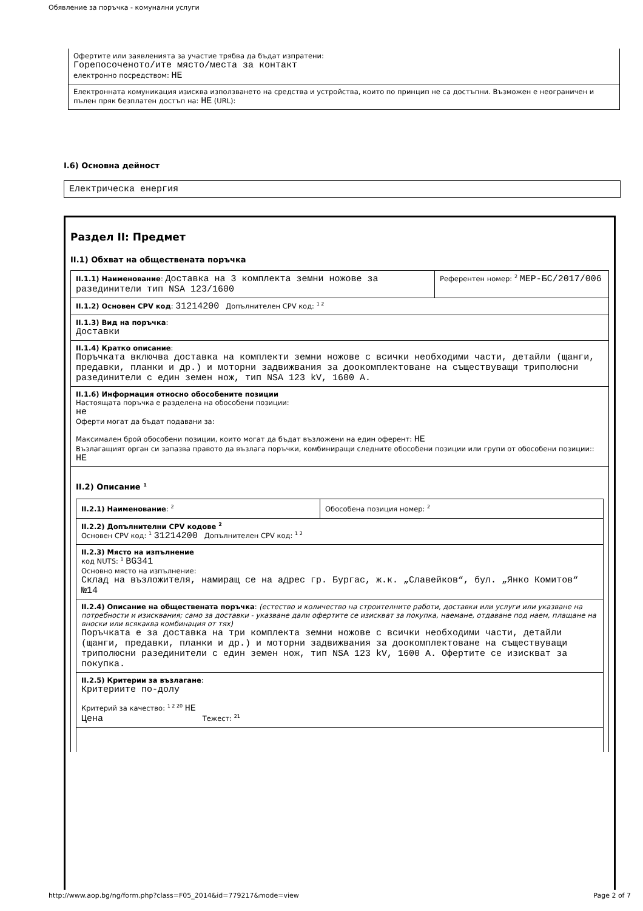Обявление за поръчка - комунални услуги
Офертите или заявленията за участие трябва да бъдат изпратени:
Горепосоченото/ите място/места за контакт
електронно посредством: НЕ
Електронната комуникация изисква използването на средства и устройства, които по принцип не са достъпни. Възможен е неограничен и пълен пряк безплатен достъп на: НЕ (URL):
I.6) Основна дейност
Електрическа енергия
Раздел II: Предмет
II.1) Обхват на обществената поръчка
II.1.1) Наименование: Доставка на 3 комплекта земни ножове за разединители тип NSA 123/1600
Референтен номер: <sup>2</sup> МЕР-БС/2017/006
II.1.2) Основен CPV код: 31214200 Допълнителен CPV код: <sup>1 2</sup>
II.1.3) Вид на поръчка:
Доставки
II.1.4) Кратко описание:
Поръчката включва доставка на комплекти земни ножове с всички необходими части, детайли (щанги, предавки, планки и др.) и моторни задвижвания за доокомплектоване на съществуващи триполюсни разединители с един земен нож, тип NSA 123 kV, 1600 A.
II.1.6) Информация относно обособените позиции
Настоящата поръчка е разделена на обособени позиции:
не
Оферти могат да бъдат подавани за:
Максимален брой обособени позиции, които могат да бъдат възложени на един оферент: НЕ
Възлагащият орган си запазва правото да възлага поръчки, комбиниращи следните обособени позиции или групи от обособени позиции:: НЕ
II.2) Описание <sup>1</sup>
II.2.1) Наименование: <sup>2</sup>
Обособена позиция номер: <sup>2</sup>
II.2.2) Допълнителни CPV кодове <sup>2</sup>
Основен CPV код: <sup>1</sup> 31214200 Допълнителен CPV код: <sup>1 2</sup>
II.2.3) Място на изпълнение
код NUTS: <sup>1</sup> BG341
Основно място на изпълнение:
Склад на възложителя, намиращ се на адрес гр. Бургас, ж.к. „Славейков“, бул. „Янко Комитов“ №14
II.2.4) Описание на обществената поръчка: (естество и количество на строителните работи, доставки или услуги или указване на потребности и изисквания; само за доставки - указване дали офертите се изискват за покупка, наемане, отдаване под наем, плащане на вноски или всякаква комбинация от тях)
Поръчката е за доставка на три комплекта земни ножове с всички необходими части, детайли (щанги, предавки, планки и др.) и моторни задвижвания за доокомплектоване на съществуващи триполюсни разединители с един земен нож, тип NSA 123 kV, 1600 A. Офертите се изискват за покупка.
II.2.5) Критерии за възлагане:
Критериите по-долу
Критерий за качество: <sup>1 2 20</sup> НЕ
Цена Тежест: <sup>21</sup>
http://www.aop.bg/ng/form.php?class=F05_2014&id=779217&mode=view Page 2 of 7